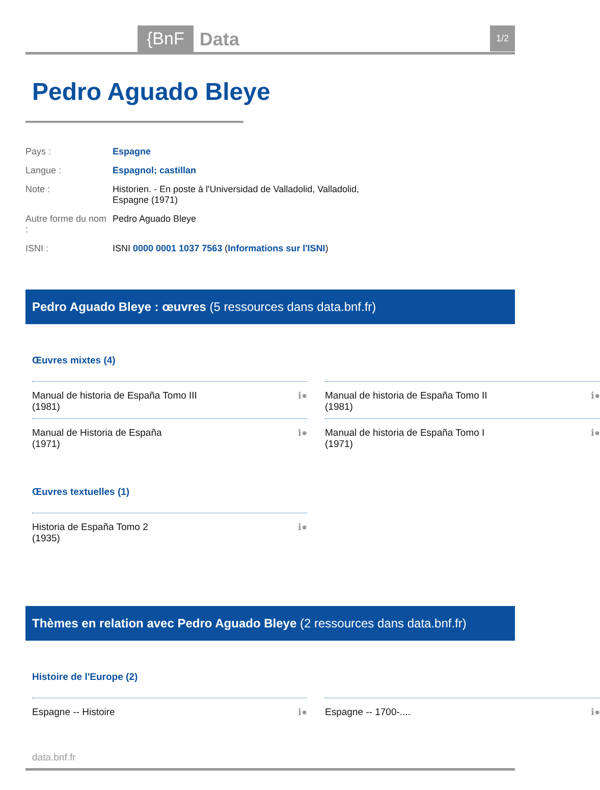{BnF Data 1/2
Pedro Aguado Bleye
| Pays : | Espagne |
| Langue : | Espagnol; castillan |
| Note : | Historien. - En poste à l'Universidad de Valladolid, Valladolid, Espagne (1971) |
| Autre forme du nom : | Pedro Aguado Bleye |
| ISNI : | ISNI 0000 0001 1037 7563 ( Informations sur l'ISNI ) |
Pedro Aguado Bleye : œuvres (5 ressources dans data.bnf.fr)
Œuvres mixtes (4)
Manual de historia de España Tomo III
(1981) ℹ●
Manual de historia de España Tomo II
(1981) ℹ●
Manual de Historia de España
(1971) ℹ●
Manual de historia de España Tomo I
(1971) ℹ●
Œuvres textuelles (1)
Historia de España Tomo 2
(1935) ℹ●
Thèmes en relation avec Pedro Aguado Bleye (2 ressources dans data.bnf.fr)
Histoire de l'Europe (2)
Espagne -- Histoire ℹ●
Espagne -- 1700-.... ℹ●
data.bnf.fr